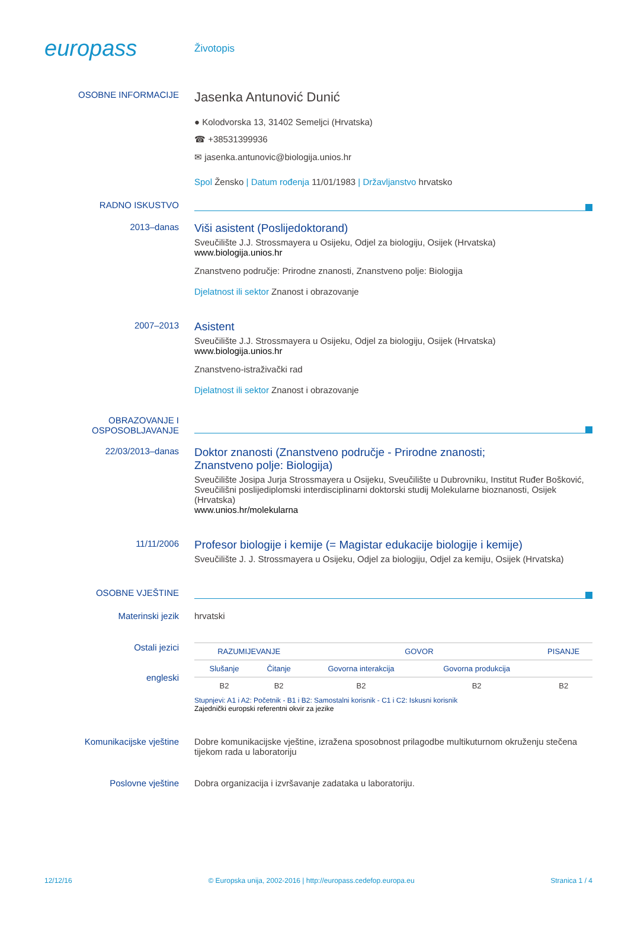europass
Životopis
OSOBNE INFORMACIJE
Jasenka Antunović Dunić
● Kolodvorska 13, 31402 Semeljci (Hrvatska)
☎ +38531399936
✉ jasenka.antunovic@biologija.unios.hr
Spol Žensko | Datum rođenja 11/01/1983 | Državljanstvo hrvatsko
RADNO ISKUSTVO
2013–danas
Viši asistent (Poslijedoktorand)
Sveučilište J.J. Strossmayera u Osijeku, Odjel za biologiju, Osijek (Hrvatska)
www.biologija.unios.hr
Znanstveno područje: Prirodne znanosti, Znanstveno polje: Biologija
Djelatnost ili sektor Znanost i obrazovanje
2007–2013
Asistent
Sveučilište J.J. Strossmayera u Osijeku, Odjel za biologiju, Osijek (Hrvatska)
www.biologija.unios.hr
Znanstveno-istraživački rad
Djelatnost ili sektor Znanost i obrazovanje
OBRAZOVANJE I OSPOSOBLJAVANJE
22/03/2013–danas
Doktor znanosti (Znanstveno područje - Prirodne znanosti;
Znanstveno polje: Biologija)
Sveučilište Josipa Jurja Strossmayera u Osijeku, Sveučilište u Dubrovniku, Institut Ruđer Bošković, Sveučilišni poslijediplomski interdisciplinarni doktorski studij Molekularne bioznanosti, Osijek (Hrvatska)
www.unios.hr/molekularna
11/11/2006
Profesor biologije i kemije (= Magistar edukacije biologije i kemije)
Sveučilište J. J. Strossmayera u Osijeku, Odjel za biologiju, Odjel za kemiju, Osijek (Hrvatska)
OSOBNE VJEŠTINE
Materinski jezik hrvatski
Ostali jezici
engleski
| RAZUMIJEVANJE | | GOVOR | | PISANJE |
| --- | --- | --- | --- | --- |
| Slušanje | Čitanje | Govorna interakcija | Govorna produkcija | |
| B2 | B2 | B2 | B2 | B2 |
Stupnjevi: A1 i A2: Početnik - B1 i B2: Samostalni korisnik - C1 i C2: Iskusni korisnik
Zajednički europski referentni okvir za jezike
Komunikacijske vještine Dobre komunikacijske vještine, izražena sposobnost prilagodbe multikuturnom okruženju stečena tijekom rada u laboratoriju
Poslovne vještine Dobra organizacija i izvršavanje zadataka u laboratoriju.
12/12/16 © Europska unija, 2002-2016 | http://europass.cedefop.europa.eu Stranica 1 / 4